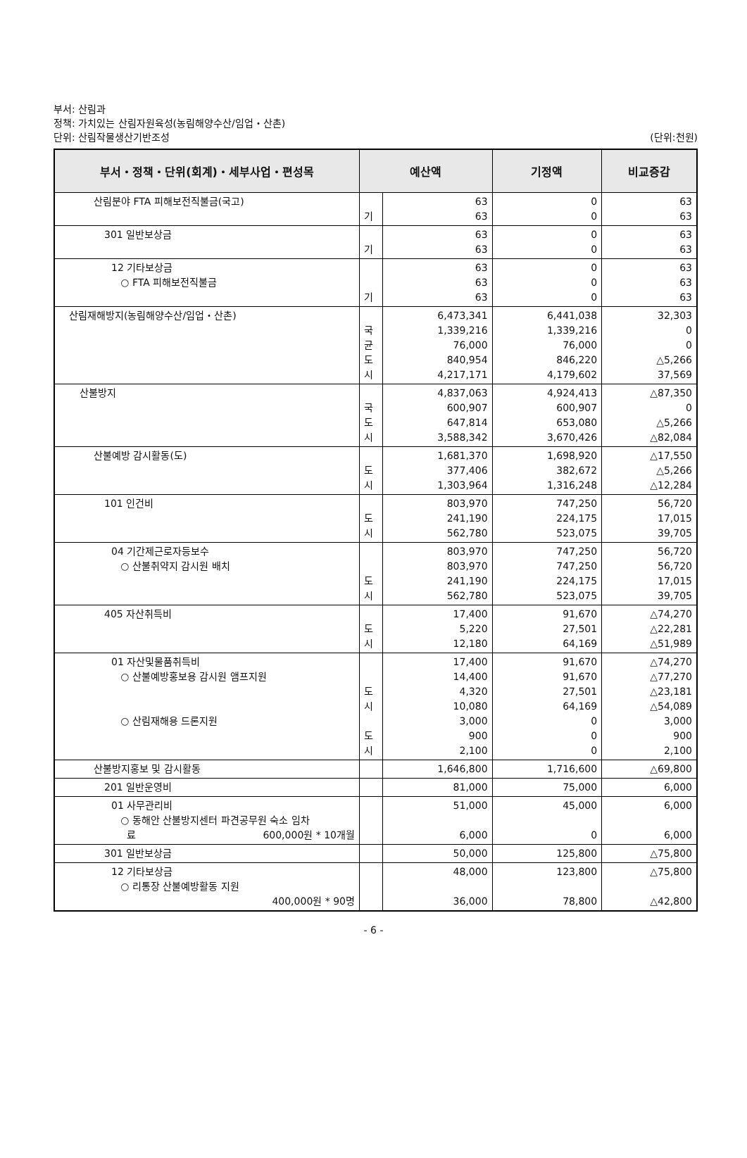부서: 산림과
정책: 가치있는 산림자원육성(농림해양수산/임업・산촌)
단위: 산림작물생산기반조성 (단위:천원)
| 부서・정책・단위(회계)・세부사업・편성목 | 예산액 | | 기정액 | 비교증감 |
| --- | --- | --- | --- | --- |
| 산림분야 FTA 피해보전직불금(국고) | 기 | 63 63 | 0 0 | 63 63 |
| 301 일반보상금 | 기 | 63 63 | 0 0 | 63 63 |
| 12 기타보상금 ○ FTA 피해보전직불금 | 기 | 63 63 63 | 0 0 0 | 63 63 63 |
| 산림재해방지(농림해양수산/임업・산촌) | 국 균 도 시 | 6,473,341 1,339,216 76,000 840,954 4,217,171 | 6,441,038 1,339,216 76,000 846,220 4,179,602 | 32,303 0 0 △5,266 37,569 |
| 산불방지 | 국 도 시 | 4,837,063 600,907 647,814 3,588,342 | 4,924,413 600,907 653,080 3,670,426 | △87,350 0 △5,266 △82,084 |
| 산불예방 감시활동(도) | 도 시 | 1,681,370 377,406 1,303,964 | 1,698,920 382,672 1,316,248 | △17,550 △5,266 △12,284 |
| 101 인건비 | 도 시 | 803,970 241,190 562,780 | 747,250 224,175 523,075 | 56,720 17,015 39,705 |
| 04 기간제근로자등보수 ○ 산불취약지 감시원 배치 | 도 시 | 803,970 803,970 241,190 562,780 | 747,250 747,250 224,175 523,075 | 56,720 56,720 17,015 39,705 |
| 405 자산취득비 | 도 시 | 17,400 5,220 12,180 | 91,670 27,501 64,169 | △74,270 △22,281 △51,989 |
| 01 자산및물품취득비 ○ 산불예방홍보용 감시원 앰프지원 ○ 산림재해용 드론지원 | 도 시 도 시 | 17,400 14,400 4,320 10,080 3,000 900 2,100 | 91,670 91,670 27,501 64,169 0 0 0 | △74,270 △77,270 △23,181 △54,089 3,000 900 2,100 |
| 산불방지홍보 및 감시활동 | | 1,646,800 | 1,716,600 | △69,800 |
| 201 일반운영비 | | 81,000 | 75,000 | 6,000 |
| 01 사무관리비 ○ 동해안 산불방지센터 파견공무원 숙소 임차 료 600,000원 * 10개월 | | 51,000 6,000 | 45,000 0 | 6,000 6,000 |
| 301 일반보상금 | | 50,000 | 125,800 | △75,800 |
| 12 기타보상금 ○ 리통장 산불예방활동 지원 400,000원 * 90명 | | 48,000 36,000 | 123,800 78,800 | △75,800 △42,800 |
- 6 -